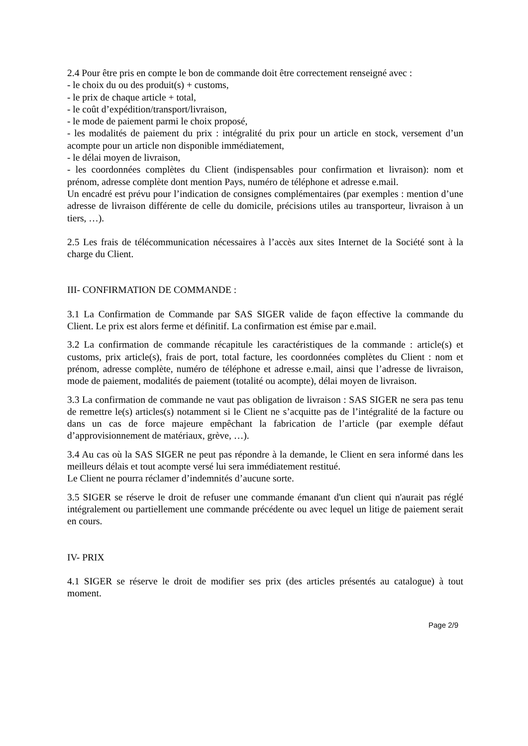2.4 Pour être pris en compte le bon de commande doit être correctement renseigné avec :
- le choix du ou des produit(s) + customs,
- le prix de chaque article + total,
- le coût d’expédition/transport/livraison,
- le mode de paiement parmi le choix proposé,
- les modalités de paiement du prix : intégralité du prix pour un article en stock, versement d’un acompte pour un article non disponible immédiatement,
- le délai moyen de livraison,
- les coordonnées complètes du Client (indispensables pour confirmation et livraison): nom et prénom, adresse complète dont mention Pays, numéro de téléphone et adresse e.mail.
Un encadré est prévu pour l’indication de consignes complémentaires (par exemples : mention d’une adresse de livraison différente de celle du domicile, précisions utiles au transporteur, livraison à un tiers, …).
2.5 Les frais de télécommunication nécessaires à l’accès aux sites Internet de la Société sont à la charge du Client.
III- CONFIRMATION DE COMMANDE :
3.1 La Confirmation de Commande par SAS SIGER valide de façon effective la commande du Client. Le prix est alors ferme et définitif. La confirmation est émise par e.mail.
3.2 La confirmation de commande récapitule les caractéristiques de la commande : article(s) et customs, prix article(s), frais de port, total facture, les coordonnées complètes du Client : nom et prénom, adresse complète, numéro de téléphone et adresse e.mail, ainsi que l’adresse de livraison, mode de paiement, modalités de paiement (totalité ou acompte), délai moyen de livraison.
3.3 La confirmation de commande ne vaut pas obligation de livraison : SAS SIGER ne sera pas tenu de remettre le(s) articles(s) notamment si le Client ne s’acquitte pas de l’intégralité de la facture ou dans un cas de force majeure empêchant la fabrication de l’article (par exemple défaut d’approvisionnement de matériaux, grève, …).
3.4 Au cas où la SAS SIGER ne peut pas répondre à la demande, le Client en sera informé dans les meilleurs délais et tout acompte versé lui sera immédiatement restitué.
Le Client ne pourra réclamer d’indemnités d’aucune sorte.
3.5 SIGER se réserve le droit de refuser une commande émanant d'un client qui n'aurait pas réglé intégralement ou partiellement une commande précédente ou avec lequel un litige de paiement serait en cours.
IV- PRIX
4.1 SIGER se réserve le droit de modifier ses prix (des articles présentés au catalogue) à tout moment.
Page 2/9